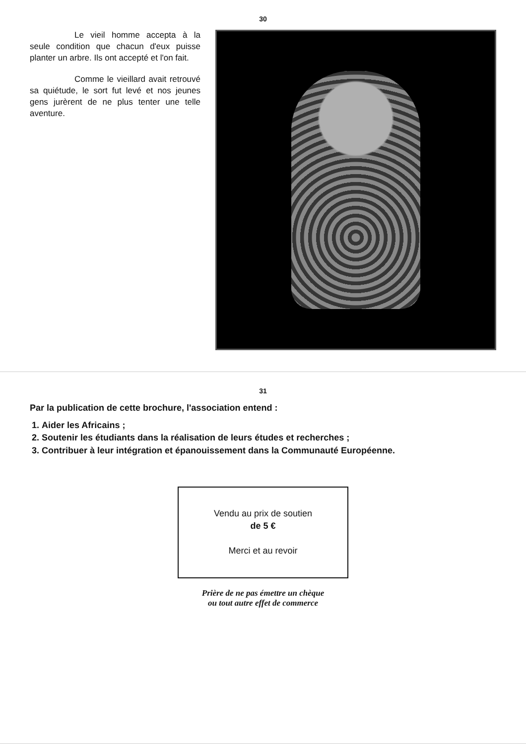30
Le vieil homme accepta à la seule condition que chacun d'eux puisse planter un arbre. Ils ont accepté et l'on fait.
Comme le vieillard avait retrouvé sa quiétude, le sort fut levé et nos jeunes gens jurèrent de ne plus tenter une telle aventure.
31
Par la publication de cette brochure, l'association entend :
1. Aider les Africains ;
2. Soutenir les étudiants dans la réalisation de leurs études et recherches ;
3. Contribuer à leur intégration et épanouissement dans la Communauté Européenne.
Vendu au prix de soutien
de 5 €
Merci et au revoir
Prière de ne pas émettre un chèque
ou tout autre effet de commerce